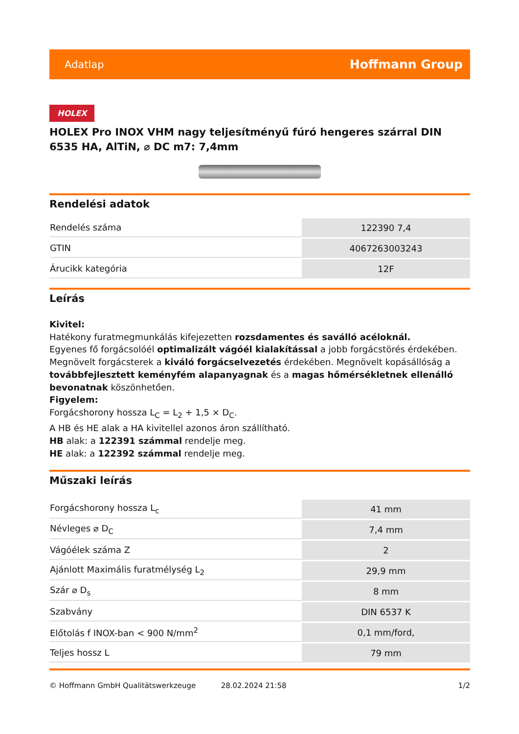Adatlap Hoffmann Group
HOLEX
HOLEX Pro INOX VHM nagy teljesítményű fúró hengeres szárral DIN 6535 HA, AlTiN, ⌀ DC m7: 7,4mm
Rendelési adatok
| Rendelés száma | 122390 7,4 |
| GTIN | 4067263003243 |
| Árucikk kategória | 12F |
Leírás
Kivitel:
Hatékony furatmegmunkálás kifejezetten rozsdamentes és saválló acéloknál.
Egyenes fő forgácsolóél optimalizált vágóél kialakítással a jobb forgácstörés érdekében.
Megnövelt forgácsterek a kiváló forgácselvezetés érdekében. Megnövelt kopásállóság a továbbfejlesztett keményfém alapanyagnak és a magas hőmérsékletnek ellenálló bevonatnak köszönhetően.
Figyelem:
Forgácshorony hossza L<sub>C</sub> = L<sub>2</sub> + 1,5 × D<sub>C</sub>.
A HB és HE alak a HA kivitellel azonos áron szállítható.
HB alak: a 122391 számmal rendelje meg.
HE alak: a 122392 számmal rendelje meg.
Műszaki leírás
| Forgácshorony hossza L<sub>c</sub> | 41 mm |
| Névleges ⌀ D<sub>C</sub> | 7,4 mm |
| Vágóélek száma Z | 2 |
| Ajánlott Maximális furatmélység L<sub>2</sub> | 29,9 mm |
| Szár ⌀ D<sub>s</sub> | 8 mm |
| Szabvány | DIN 6537 K |
| Előtolás f INOX-ban < 900 N/mm<sup>2</sup> | 0,1 mm/ford, |
| Teljes hossz L | 79 mm |
© Hoffmann GmbH Qualitätswerkzeuge 28.02.2024 21:58 1/2